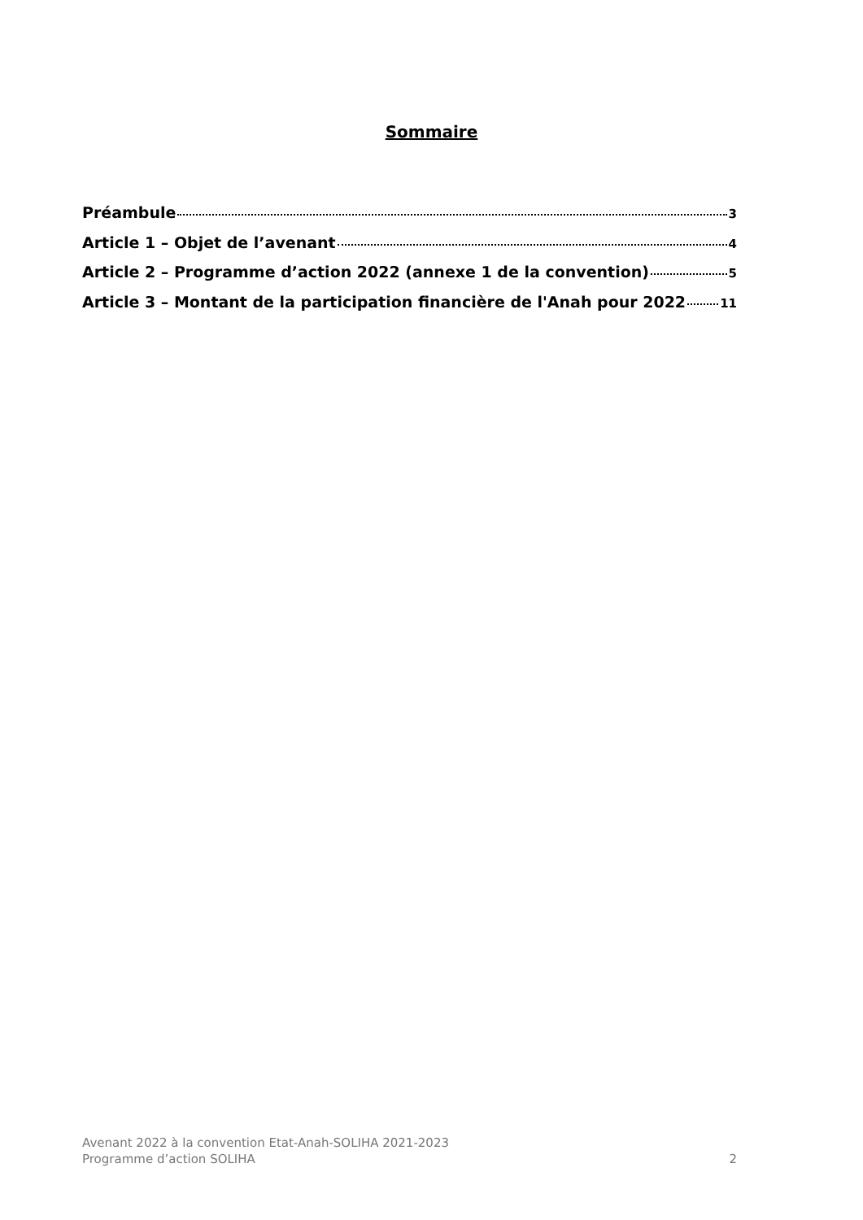Sommaire
Préambule 3
Article 1 – Objet de l’avenant 4
Article 2 – Programme d’action 2022 (annexe 1 de la convention) 5
Article 3 – Montant de la participation financière de l'Anah pour 2022 11
Avenant 2022 à la convention Etat-Anah-SOLIHA 2021-2023
Programme d’action SOLIHA 2